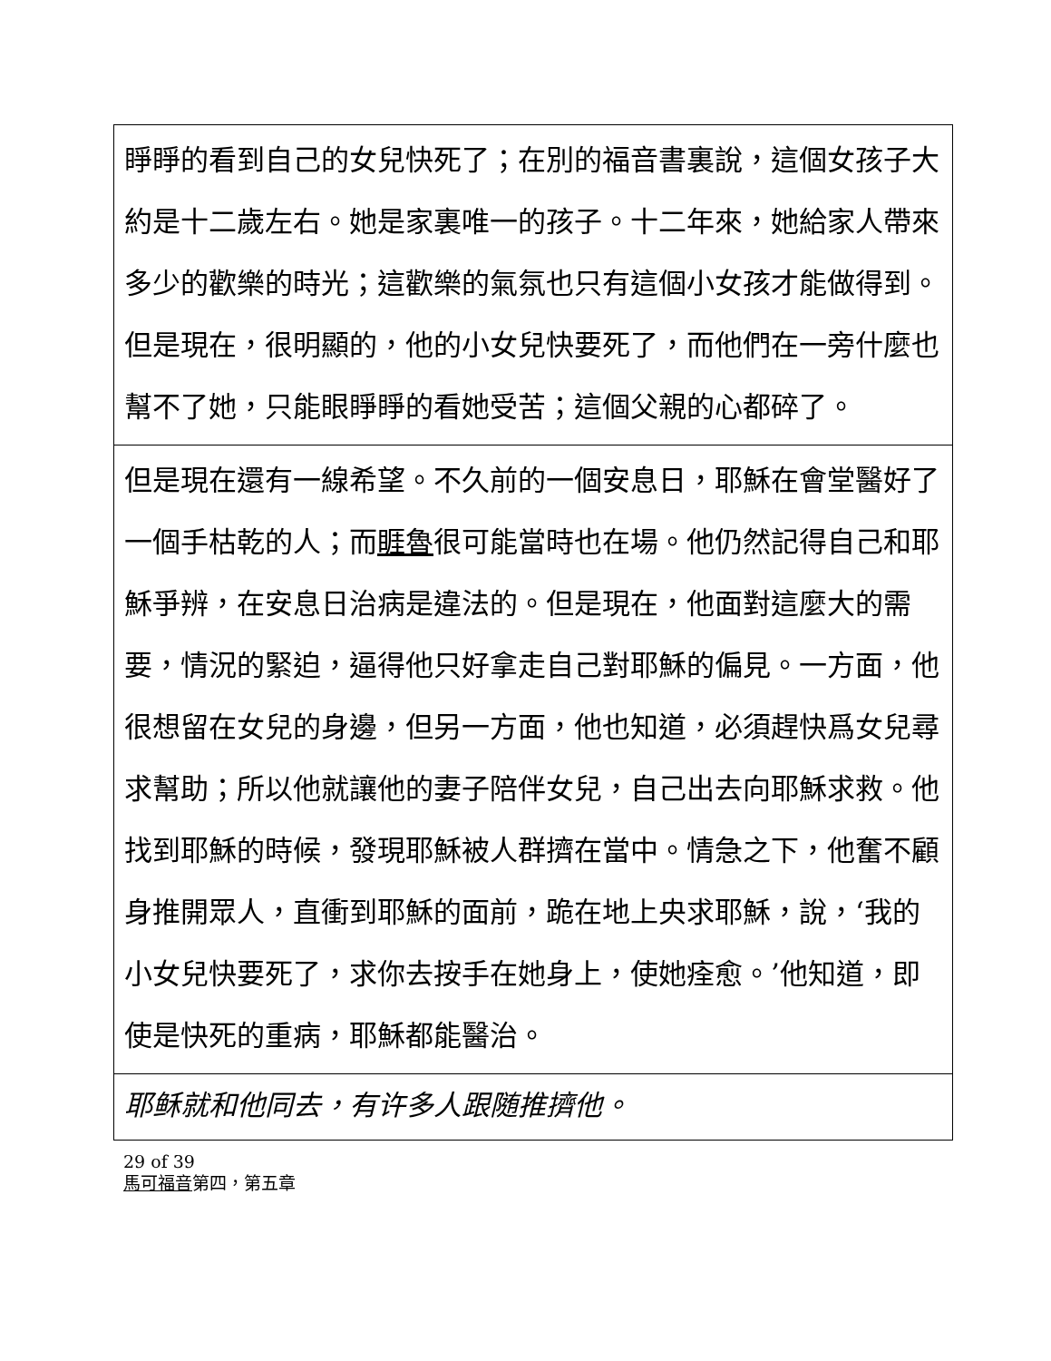| 睜睜的看到自己的女兒快死了；在別的福音書裏說，這個女孩子大約是十二歲左右。她是家裏唯一的孩子。十二年來，她給家人帶來多少的歡樂的時光；這歡樂的氣氛也只有這個小女孩才能做得到。但是現在，很明顯的，他的小女兒快要死了，而他們在一旁什麼也幫不了她，只能眼睜睜的看她受苦；這個父親的心都碎了。 |
| 但是現在還有一線希望。不久前的一個安息日，耶穌在會堂醫好了一個手枯乾的人；而 睚魯 很可能當時也在場。他仍然記得自己和耶穌爭辨，在安息日治病是違法的。但是現在，他面對這麼大的需要，情況的緊迫，逼得他只好拿走自己對耶穌的偏見。一方面，他很想留在女兒的身邊，但另一方面，他也知道，必須趕快爲女兒尋求幫助；所以他就讓他的妻子陪伴女兒，自己出去向耶穌求救。他找到耶穌的時候，發現耶穌被人群擠在當中。情急之下，他奮不顧身推開眾人，直衝到耶穌的面前，跪在地上央求耶穌，說，‘我的小女兒快要死了，求你去按手在她身上，使她痊愈。’他知道，即使是快死的重病，耶穌都能醫治。 |
| 耶稣就和他同去，有许多人跟随推擠他。 |
29 of 39
馬可福音第四，第五章